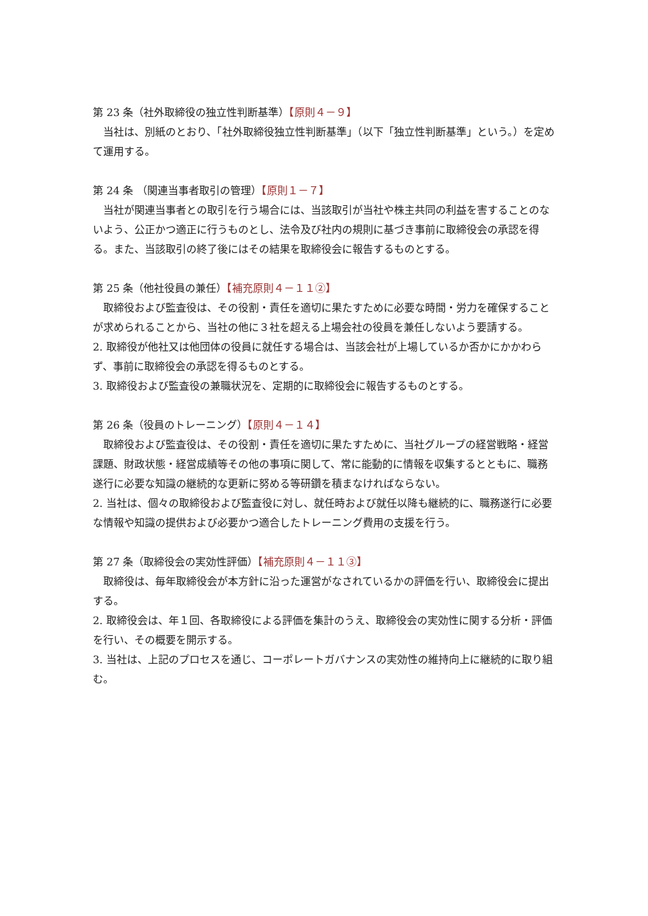第 23 条（社外取締役の独立性判断基準）【原則４－９】
当社は、別紙のとおり、「社外取締役独立性判断基準」（以下「独立性判断基準」という。）を定めて運用する。
第 24 条 （関連当事者取引の管理）【原則１－７】
当社が関連当事者との取引を行う場合には、当該取引が当社や株主共同の利益を害することのないよう、公正かつ適正に行うものとし、法令及び社内の規則に基づき事前に取締役会の承認を得る。また、当該取引の終了後にはその結果を取締役会に報告するものとする。
第 25 条（他社役員の兼任）【補充原則４－１１②】
取締役および監査役は、その役割・責任を適切に果たすために必要な時間・労力を確保することが求められることから、当社の他に３社を超える上場会社の役員を兼任しないよう要請する。
2. 取締役が他社又は他団体の役員に就任する場合は、当該会社が上場しているか否かにかかわらず、事前に取締役会の承認を得るものとする。
3. 取締役および監査役の兼職状況を、定期的に取締役会に報告するものとする。
第 26 条（役員のトレーニング）【原則４－１４】
取締役および監査役は、その役割・責任を適切に果たすために、当社グループの経営戦略・経営課題、財政状態・経営成績等その他の事項に関して、常に能動的に情報を収集するとともに、職務遂行に必要な知識の継続的な更新に努める等研鑽を積まなければならない。
2. 当社は、個々の取締役および監査役に対し、就任時および就任以降も継続的に、職務遂行に必要な情報や知識の提供および必要かつ適合したトレーニング費用の支援を行う。
第 27 条（取締役会の実効性評価）【補充原則４－１１③】
取締役は、毎年取締役会が本方針に沿った運営がなされているかの評価を行い、取締役会に提出する。
2. 取締役会は、年１回、各取締役による評価を集計のうえ、取締役会の実効性に関する分析・評価を行い、その概要を開示する。
3. 当社は、上記のプロセスを通じ、コーポレートガバナンスの実効性の維持向上に継続的に取り組む。